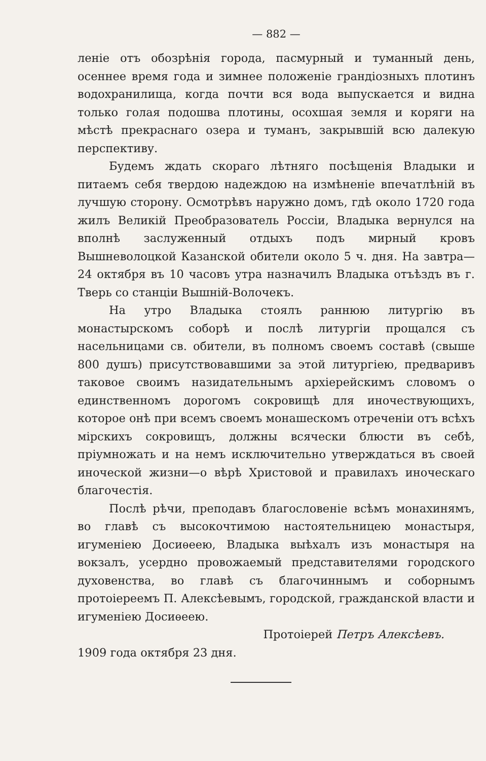— 882 —
леніе отъ обозрѣнія города, пасмурный и туманный день, осеннее время года и зимнее положеніе грандіозныхъ плотинъ водохранилища, когда почти вся вода выпускается и видна только голая подошва плотины, осохшая земля и коряги на мѣстѣ прекраснаго озера и туманъ, закрывшій всю далекую перспективу.
Будемъ ждать скораго лѣтняго посѣщенія Владыки и питаемъ себя твердою надеждою на измѣненіе впечатлѣній въ лучшую сторону. Осмотрѣвъ наружно домъ, гдѣ около 1720 года жилъ Великій Преобразователь Россіи, Владыка вернулся на вполнѣ заслуженный отдыхъ подъ мирный кровъ Вышневолоцкой Казанской обители около 5 ч. дня. На завтра—24 октября въ 10 часовъ утра назначилъ Владыка отъѣздъ въ г. Тверь со станціи Вышній-Волочекъ.
На утро Владыка стоялъ раннюю литургію въ монастырскомъ соборѣ и послѣ литургіи прощался съ насельницами св. обители, въ полномъ своемъ составѣ (свыше 800 душъ) присутствовавшими за этой литургіею, предваривъ таковое своимъ назидательнымъ архіерейскимъ словомъ о единственномъ дорогомъ сокровищѣ для иночествующихъ, которое онѣ при всемъ своемъ монашескомъ отреченіи отъ всѣхъ мірскихъ сокровищъ, должны всячески блюсти въ себѣ, пріумножать и на немъ исключительно утверждаться въ своей иноческой жизни—о вѣрѣ Христовой и правилахъ иноческаго благочестія.
Послѣ рѣчи, преподавъ благословеніе всѣмъ монахинямъ, во главѣ съ высокочтимою настоятельницею монастыря, игуменіею Досиѳеею, Владыка выѣхалъ изъ монастыря на вокзалъ, усердно провожаемый представителями городского духовенства, во главѣ съ благочиннымъ и соборнымъ протоіереемъ П. Алексѣевымъ, городской, гражданской власти и игуменіею Досиѳеею.
Протоіерей Петръ Алексѣевъ.
1909 года октября 23 дня.